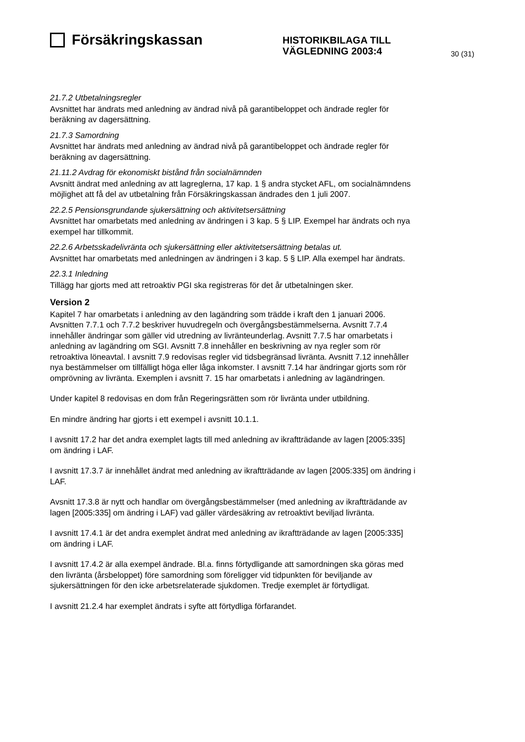Försäkringskassan
HISTORIKBILAGA TILL VÄGLEDNING 2003:4
30 (31)
21.7.2 Utbetalningsregler
Avsnittet har ändrats med anledning av ändrad nivå på garantibeloppet och ändrade regler för beräkning av dagersättning.
21.7.3 Samordning
Avsnittet har ändrats med anledning av ändrad nivå på garantibeloppet och ändrade regler för beräkning av dagersättning.
21.11.2 Avdrag för ekonomiskt bistånd från socialnämnden
Avsnitt ändrat med anledning av att lagreglerna, 17 kap. 1 § andra stycket AFL, om socialnämndens möjlighet att få del av utbetalning från Försäkringskassan ändrades den 1 juli 2007.
22.2.5 Pensionsgrundande sjukersättning och aktivitetsersättning
Avsnittet har omarbetats med anledning av ändringen i 3 kap. 5 § LIP. Exempel har ändrats och nya exempel har tillkommit.
22.2.6 Arbetsskadelivränta och sjukersättning eller aktivitetsersättning betalas ut.
Avsnittet har omarbetats med anledningen av ändringen i 3 kap. 5 § LIP. Alla exempel har ändrats.
22.3.1 Inledning
Tillägg har gjorts med att retroaktiv PGI ska registreras för det år utbetalningen sker.
Version 2
Kapitel 7 har omarbetats i anledning av den lagändring som trädde i kraft den 1 januari 2006. Avsnitten 7.7.1 och 7.7.2 beskriver huvudregeln och övergångsbestämmelserna. Avsnitt 7.7.4 innehåller ändringar som gäller vid utredning av livränteunderlag. Avsnitt 7.7.5 har omarbetats i anledning av lagändring om SGI. Avsnitt 7.8 innehåller en beskrivning av nya regler som rör retroaktiva löneavtal. I avsnitt 7.9 redovisas regler vid tidsbegränsad livränta. Avsnitt 7.12 innehåller nya bestämmelser om tillfälligt höga eller låga inkomster. I avsnitt 7.14 har ändringar gjorts som rör omprövning av livränta. Exemplen i avsnitt 7. 15 har omarbetats i anledning av lagändringen.
Under kapitel 8 redovisas en dom från Regeringsrätten som rör livränta under utbildning.
En mindre ändring har gjorts i ett exempel i avsnitt 10.1.1.
I avsnitt 17.2 har det andra exemplet lagts till med anledning av ikraftträdande av lagen [2005:335] om ändring i LAF.
I avsnitt 17.3.7 är innehållet ändrat med anledning av ikraftträdande av lagen [2005:335] om ändring i LAF.
Avsnitt 17.3.8 är nytt och handlar om övergångsbestämmelser (med anledning av ikraftträdande av lagen [2005:335] om ändring i LAF) vad gäller värdesäkring av retroaktivt beviljad livränta.
I avsnitt 17.4.1 är det andra exemplet ändrat med anledning av ikraftträdande av lagen [2005:335] om ändring i LAF.
I avsnitt 17.4.2 är alla exempel ändrade. Bl.a. finns förtydligande att samordningen ska göras med den livränta (årsbeloppet) före samordning som föreligger vid tidpunkten för beviljande av sjukersättningen för den icke arbetsrelaterade sjukdomen. Tredje exemplet är förtydligat.
I avsnitt 21.2.4 har exemplet ändrats i syfte att förtydliga förfarandet.